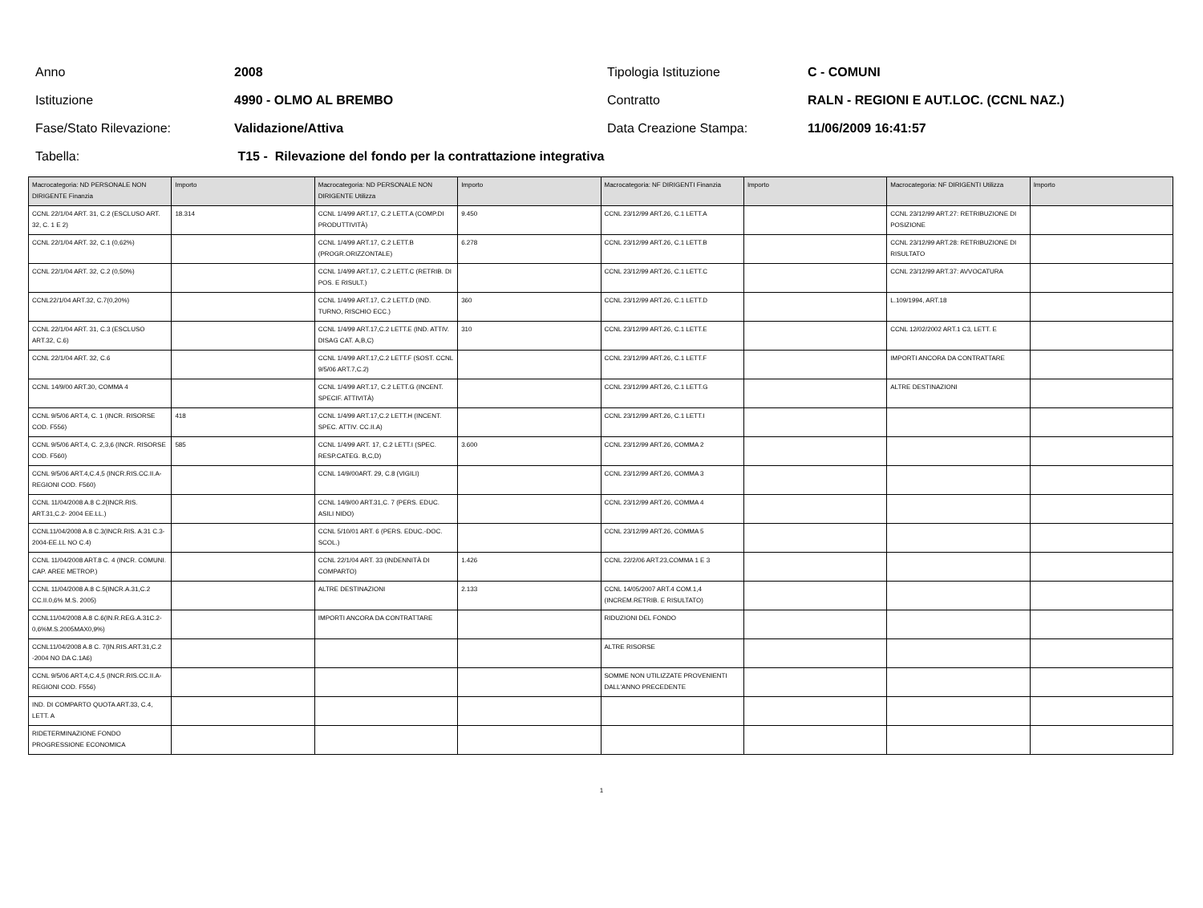Anno 2008 Tipologia Istituzione C - COMUNI
Istituzione 4990 - OLMO AL BREMBO Contratto
RALN - REGIONI E AUT.LOC. (CCNL NAZ.)
Fase/Stato Rilevazione: Validazione/Attiva Data Creazione Stampa: 11/06/2009 16:41:57
Tabella:
T15 - Rilevazione del fondo per la contrattazione integrativa
| Macrocategoria: ND PERSONALE NON DIRIGENTE Finanzia | Importo | Macrocategoria: ND PERSONALE NON DIRIGENTE Utilizza | Importo | Macrocategoria: NF DIRIGENTI Finanzia | Importo | Macrocategoria: NF DIRIGENTI Utilizza | Importo |
| --- | --- | --- | --- | --- | --- | --- | --- |
| CCNL 22/1/04 ART. 31, C.2 (ESCLUSO ART. 32, C. 1 E 2) | 18.314 | CCNL 1/4/99 ART.17, C.2 LETT.A (COMP.DI PRODUTTIVITÀ) | 9.450 | CCNL 23/12/99 ART.26, C.1 LETT.A | | CCNL 23/12/99 ART.27: RETRIBUZIONE DI POSIZIONE | |
| CCNL 22/1/04 ART. 32, C.1 (0,62%) | | CCNL 1/4/99 ART.17, C.2 LETT.B (PROGR.ORIZZONTALE) | 6.278 | CCNL 23/12/99 ART.26, C.1 LETT.B | | CCNL 23/12/99 ART.28: RETRIBUZIONE DI RISULTATO | |
| CCNL 22/1/04 ART. 32, C.2 (0,50%) | | CCNL 1/4/99 ART.17, C.2 LETT.C (RETRIB. DI POS. E RISULT.) | | CCNL 23/12/99 ART.26, C.1 LETT.C | | CCNL 23/12/99 ART.37: AVVOCATURA | |
| CCNL22/1/04 ART.32, C.7(0,20%) | | CCNL 1/4/99 ART.17, C.2 LETT.D (IND. TURNO, RISCHIO ECC.) | 360 | CCNL 23/12/99 ART.26, C.1 LETT.D | | L.109/1994, ART.18 | |
| CCNL 22/1/04 ART. 31, C.3 (ESCLUSO ART.32, C.6) | | CCNL 1/4/99 ART.17,C.2 LETT.E (IND. ATTIV. DISAG CAT. A,B,C) | 310 | CCNL 23/12/99 ART.26, C.1 LETT.E | | CCNL 12/02/2002 ART.1 C3, LETT. E | |
| CCNL 22/1/04 ART. 32, C.6 | | CCNL 1/4/99 ART.17,C.2 LETT.F (SOST. CCNL 9/5/06 ART.7,C.2) | | CCNL 23/12/99 ART.26, C.1 LETT.F | | IMPORTI ANCORA DA CONTRATTARE | |
| CCNL 14/9/00 ART.30, COMMA 4 | | CCNL 1/4/99 ART.17, C.2 LETT.G (INCENT. SPECIF. ATTIVITÀ) | | CCNL 23/12/99 ART.26, C.1 LETT.G | | ALTRE DESTINAZIONI | |
| CCNL 9/5/06 ART.4, C. 1 (INCR. RISORSE COD. F556) | 418 | CCNL 1/4/99 ART.17,C.2 LETT.H (INCENT. SPEC. ATTIV. CC.II.A) | | CCNL 23/12/99 ART.26, C.1 LETT.I | | | |
| CCNL 9/5/06 ART.4, C. 2,3,6 (INCR. RISORSE COD. F560) | 585 | CCNL 1/4/99 ART. 17, C.2 LETT.I (SPEC. RESP.CATEG. B,C,D) | 3.600 | CCNL 23/12/99 ART.26, COMMA 2 | | | |
| CCNL 9/5/06 ART.4,C.4,5 (INCR.RIS.CC.II.A-REGIONI COD. F560) | | CCNL 14/9/00ART. 29, C.8 (VIGILI) | | CCNL 23/12/99 ART.26, COMMA 3 | | | |
| CCNL 11/04/2008 A.8 C.2(INCR.RIS. ART.31,C.2- 2004 EE.LL.) | | CCNL 14/9/00 ART.31,C. 7 (PERS. EDUC. ASILI NIDO) | | CCNL 23/12/99 ART.26, COMMA 4 | | | |
| CCNL11/04/2008 A.8 C.3(INCR.RIS. A.31 C.3-2004-EE.LL NO C.4) | | CCNL 5/10/01 ART. 6 (PERS. EDUC.-DOC. SCOL.) | | CCNL 23/12/99 ART.26, COMMA 5 | | | |
| CCNL 11/04/2008 ART.8 C. 4 (INCR. COMUNI. CAP. AREE METROP.) | | CCNL 22/1/04 ART. 33 (INDENNITÀ DI COMPARTO) | 1.426 | CCNL 22/2/06 ART.23,COMMA 1 E 3 | | | |
| CCNL 11/04/2008 A.8 C.5(INCR.A.31,C.2 CC.II.0,6% M.S. 2005) | | ALTRE DESTINAZIONI | 2.133 | CCNL 14/05/2007 ART.4 COM.1,4 (INCREM.RETRIB. E RISULTATO) | | | |
| CCNL11/04/2008 A.8 C.6(IN.R.REG.A.31C.2-0,6%M.S.2005MAX0,9%) | | IMPORTI ANCORA DA CONTRATTARE | | RIDUZIONI DEL FONDO | | | |
| CCNL11/04/2008 A.8 C. 7(IN.RIS.ART.31,C.2 -2004 NO DA C.1A6) | | | | ALTRE RISORSE | | | |
| CCNL 9/5/06 ART.4,C.4,5 (INCR.RIS.CC.II.A-REGIONI COD. F556) | | | | SOMME NON UTILIZZATE PROVENIENTI DALL'ANNO PRECEDENTE | | | |
| IND. DI COMPARTO QUOTA ART.33, C.4, LETT. A | | | | | | | |
| RIDETERMINAZIONE FONDO PROGRESSIONE ECONOMICA | | | | | | | |
1